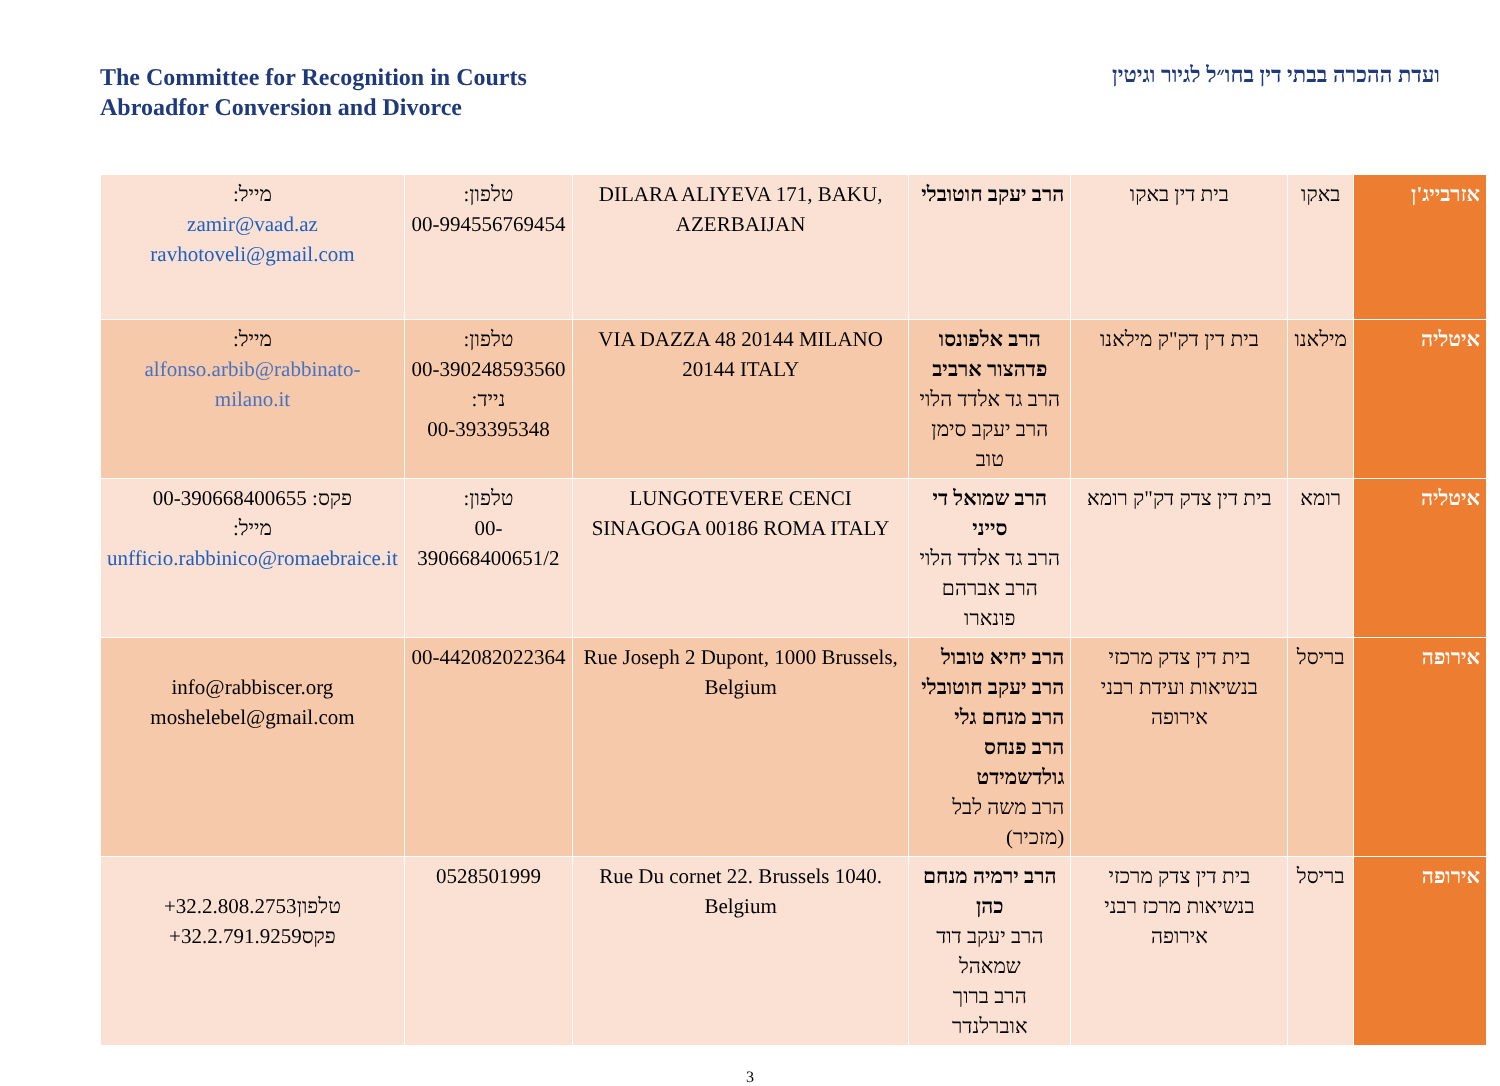The Committee for Recognition in Courts
Abroadfor Conversion and Divorce
ועדת ההכרה בבתי דין בחו״ל לגיור וגיטין
| אזרבייג'ן | באקו | בית דין באקו | הרב יעקב חוטובלי | DILARA ALIYEVA 171, BAKU, AZERBAIJAN | טלפון: 00-994556769454 | מייל: zamir@vaad.az ravhotoveli@gmail.com |
| איטליה | מילאנו | בית דין דק"ק מילאנו | הרב אלפונסו פדהצור ארביב הרב גד אלדד הלוי הרב יעקב סימן טוב | VIA DAZZA 48 20144 MILANO 20144 ITALY | טלפון: 00-390248593560 נייד: 00-393395348 | מייל: alfonso.arbib@rabbinato-milano.it |
| איטליה | רומא | בית דין צדק דק"ק רומא | הרב שמואל די סייני הרב גד אלדד הלוי הרב אברהם פונארו | LUNGOTEVERE CENCI SINAGOGA 00186 ROMA ITALY | טלפון: 00-390668400651/2 | פקס: 00-390668400655 מייל: unfficio.rabbinico@romaebraice.it |
| אירופה | בריסל | בית דין צדק מרכזי בנשיאות ועידת רבני אירופה | הרב יחיא טובול הרב יעקב חוטובלי הרב מנחם גלי הרב פנחס גולדשמידט הרב משה לבל (מזכיר) | Rue Joseph 2 Dupont, 1000 Brussels, Belgium | 00-442082022364 | info@rabbiscer.org moshelebel@gmail.com |
| אירופה | בריסל | בית דין צדק מרכזי בנשיאות מרכז רבני אירופה | הרב ירמיה מנחם כהן הרב יעקב דוד שמאהל הרב ברוך אוברלנדר | Rue Du cornet 22. Brussels 1040. Belgium | 0528501999 | טלפון +32.2.808.2753 פקס +32.2.791.9259 |
3